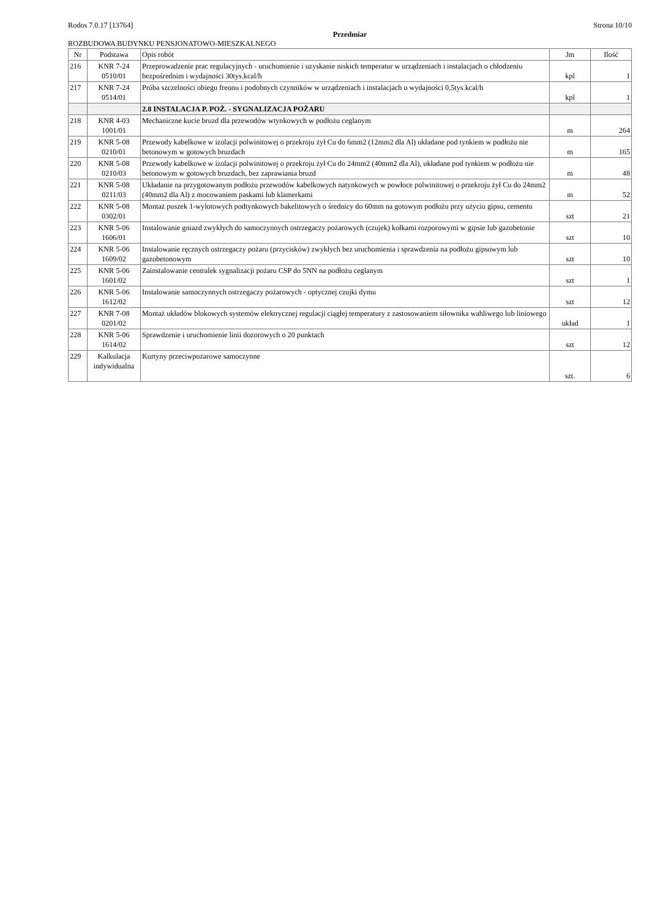Rodos 7.0.17 [13764] Strona 10/10
Przedmiar
ROZBUDOWA BUDYNKU PENSJONATOWO-MIESZKALNEGO
| Nr | Podstawa | Opis robót | Jm | Ilość |
| --- | --- | --- | --- | --- |
| 216 | KNR 7-24 0510/01 | Przeprowadzenie prac regulacyjnych - uruchomienie i uzyskanie niskich temperatur w urządzeniach i instalacjach o chłodzeniu bezpośrednim i wydajności 30tys.kcal/h | kpl | 1 |
| 217 | KNR 7-24 0514/01 | Próba szczelności obiegu freonu i podobnych czynników w urządzeniach i instalacjach o wydajności 0,5tys.kcal/h | kpl | 1 |
| | | 2.8 INSTALACJA P. POŻ. - SYGNALIZACJA POŻARU | | |
| 218 | KNR 4-03 1001/01 | Mechaniczne kucie bruzd dla przewodów wtynkowych w podłożu ceglanym | m | 264 |
| 219 | KNR 5-08 0210/01 | Przewody kabelkowe w izolacji polwinitowej o przekroju żył Cu do 6mm2 (12mm2 dla Al) układane pod tynkiem w podłożu nie betonowym w gotowych bruzdach | m | 165 |
| 220 | KNR 5-08 0210/03 | Przewody kabelkowe w izolacji polwinitowej o przekroju żył Cu do 24mm2 (40mm2 dla Al), układane pod tynkiem w podłożu nie betonowym w gotowych bruzdach, bez zaprawiania bruzd | m | 48 |
| 221 | KNR 5-08 0211/03 | Układanie na przygotowanym podłożu przewodów kabelkowych natynkowych w powłoce polwinitowej o przekroju żył Cu do 24mm2 (40mm2 dla Al) z mocowaniem paskami lub klamerkami | m | 52 |
| 222 | KNR 5-08 0302/01 | Montaż puszek 1-wylotowych podtynkowych bakelitowych o średnicy do 60mm na gotowym podłożu przy użyciu gipsu, cementu | szt | 21 |
| 223 | KNR 5-06 1606/01 | Instalowanie gniazd zwykłych do samoczynnych ostrzegaczy pożarowych (czujek) kołkami rozporowymi w gipsie lub gazobetonie | szt | 10 |
| 224 | KNR 5-06 1609/02 | Instalowanie ręcznych ostrzegaczy pożaru (przycisków) zwykłych bez uruchomienia i sprawdzenia na podłożu gipsowym lub gazobetonowym | szt | 10 |
| 225 | KNR 5-06 1601/02 | Zainstalowanie centralek sygnalizacji pożaru CSP do 5NN na podłożu ceglanym | szt | 1 |
| 226 | KNR 5-06 1612/02 | Instalowanie samoczynnych ostrzegaczy pożarowych - optycznej czujki dymu | szt | 12 |
| 227 | KNR 7-08 0201/02 | Montaż układów blokowych systemów elektrycznej regulacji ciągłej temperatury z zastosowaniem siłownika wahliwego lub liniowego | układ | 1 |
| 228 | KNR 5-06 1614/02 | Sprawdzenie i uruchomienie linii dozorowych o 20 punktach | szt | 12 |
| 229 | Kalkulacja indywidualna | Kurtyny przeciwpożarowe samoczynne | szt. | 6 |